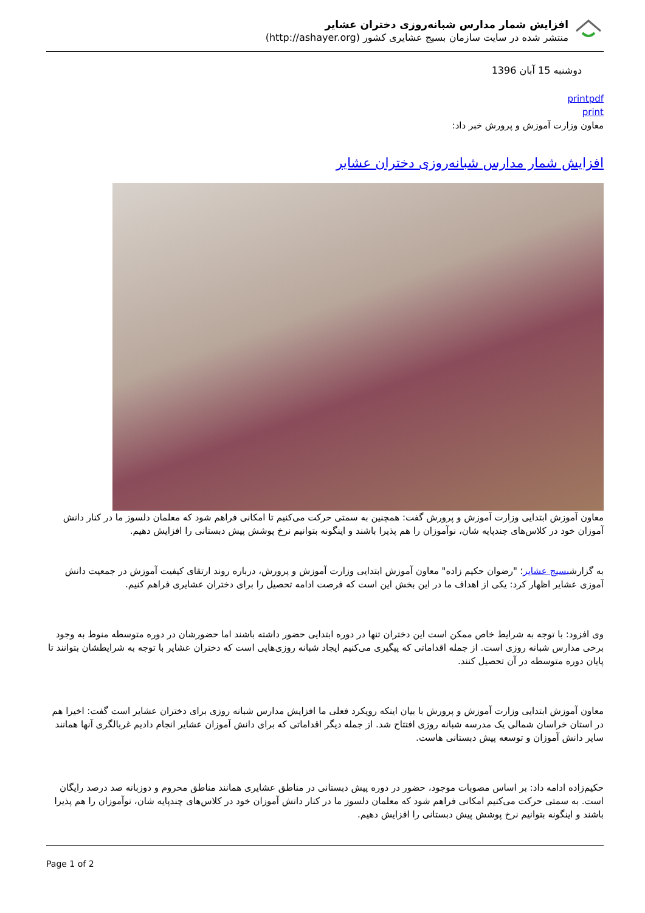افزایش شمار مدارس شبانه‌روزی دختران عشایر
منتشر شده در سایت سازمان بسیج عشایری کشور (http://ashayer.org)
دوشنبه 15 آبان 1396
printpdf
print
معاون وزارت آموزش و پرورش خبر داد:
افزایش شمار مدارس شبانه‌روزی دختران عشایر
معاون آموزش ابتدایی وزارت آموزش و پرورش گفت: همچنین به سمتی حرکت می‌کنیم تا امکانی فراهم شود که معلمان دلسوز ما در کنار دانش آموزان خود در کلاس‌های چندپایه شان، نوآموزان را هم پذیرا باشند و اینگونه بتوانیم نرخ پوشش پیش دبستانی را افزایش دهیم.
به گزارشبسیج عشایر؛ "رضوان حکیم زاده" معاون آموزش ابتدایی وزارت آموزش و پرورش، درباره روند ارتقای کیفیت آموزش در جمعیت دانش آموزی عشایر اظهار کرد: یکی از اهداف ما در این بخش این است که فرصت ادامه تحصیل را برای دختران عشایری فراهم کنیم.
وی افزود: با توجه به شرایط خاص ممکن است این دختران تنها در دوره ابتدایی حضور داشته باشند اما حضورشان در دوره متوسطه منوط به وجود برخی مدارس شبانه روزی است. از جمله اقداماتی که پیگیری می‌کنیم ایجاد شبانه روزی‌هایی است که دختران عشایر با توجه به شرایطشان بتوانند تا پایان دوره متوسطه در آن تحصیل کنند.
معاون آموزش ابتدایی وزارت آموزش و پرورش با بیان اینکه رویکرد فعلی ما افزایش مدارس شبانه روزی برای دختران عشایر است گفت: اخیرا هم در استان خراسان شمالی یک مدرسه شبانه روزی افتتاح شد. از جمله دیگر اقداماتی که برای دانش آموزان عشایر انجام دادیم غربالگری آنها همانند سایر دانش آموزان و توسعه پیش دبستانی هاست.
حکیم‌زاده ادامه داد: بر اساس مصوبات موجود، حضور در دوره پیش دبستانی در مناطق عشایری همانند مناطق محروم و دوزبانه صد درصد رایگان است. به سمتی حرکت می‌کنیم امکانی فراهم شود که معلمان دلسوز ما در کنار دانش آموزان خود در کلاس‌های چندپایه شان، نوآموزان را هم پذیرا باشند و اینگونه بتوانیم نرخ پوشش پیش دبستانی را افزایش دهیم.
Page 1 of 2